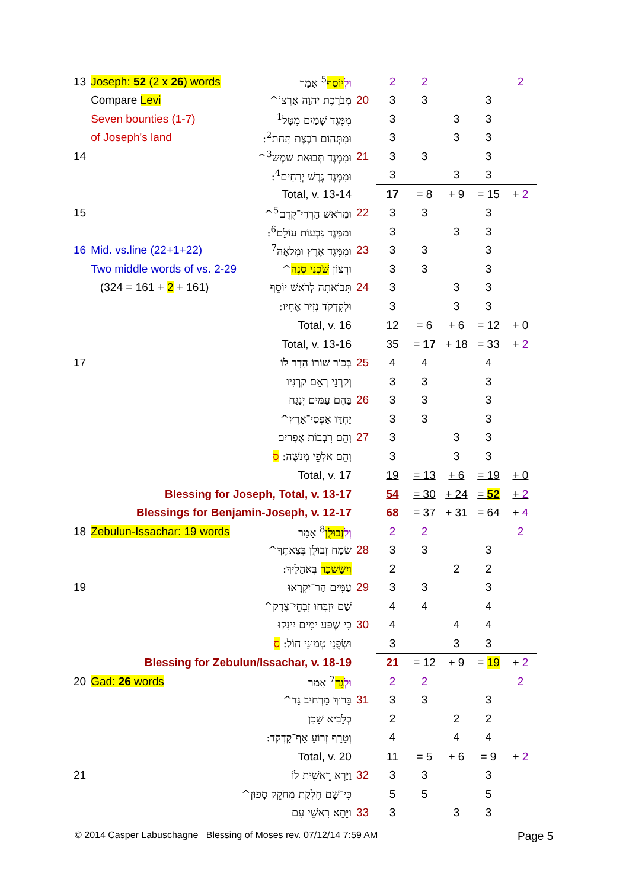| 13 | Joseph: 52 (2 x 26 ) words | וּלְ יוֹסֵף<sup>5</sup> אָמַר | | 2 | 2 | | | 2 |
| | Compare Levi | מְבֹרֶכֶת יְהוָה אַרְצוֹ^ | 20 | 3 | 3 | | 3 | |
| | Seven bounties (1-7) | מִמֶּגֶד שָׁמַיִם מִטָּל<sup>1</sup> | | 3 | | 3 | 3 | |
| | of Joseph's land | וּמִתְּהוֹם רֹבֶצֶת תָּחַת<sup>2</sup>: | | 3 | | 3 | 3 | |
| 14 | | וּמִמֶּגֶד תְּבוּאֹת שָׁמֶשׁ<sup>3</sup>^ | 21 | 3 | 3 | | 3 | |
| | | וּמִמֶּגֶד גֶּרֶשׁ יְרָחִים<sup>4</sup>: | | 3 | | 3 | 3 | |
| | | Total, v. 13-14 | | 17 | = 8 | + 9 | = 15 | + 2 |
| 15 | | וּמֵרֹאשׁ הַרְרֵי־קֶדֶם<sup>5</sup>^ | 22 | 3 | 3 | | 3 | |
| | | וּמִמֶּגֶד גִּבְעוֹת עוֹלָם<sup>6</sup>: | | 3 | | 3 | 3 | |
| 16 | Mid. vs.line (22+1+22) | וּמִמֶּגֶד אֶרֶץ וּמְלֹאָהּ<sup>7</sup> | 23 | 3 | 3 | | 3 | |
| | Two middle words of vs. 2-29 | וּרְצוֹן שֹׁכְנִי סְנֶה ^ | | 3 | 3 | | 3 | |
| | (324 = 161 + 2 + 161) | תָּבוֹאתָה לְרֹאשׁ יוֹסֵף | 24 | 3 | | 3 | 3 | |
| | | וּלְקָדְקֹד נְזִיר אֶחָיו: | | 3 | | 3 | 3 | |
| | | Total, v. 16 | | 12 | = 6 | + 6 | = 12 | + 0 |
| | | Total, v. 13-16 | | 35 | = 17 | + 18 | = 33 | + 2 |
| 17 | | בְּכוֹר שׁוֹרוֹ הָדָר לוֹ | 25 | 4 | 4 | | 4 | |
| | | וְקַרְנֵי רְאֵם קַרְנָיו | | 3 | 3 | | 3 | |
| | | בָּהֶם עַמִּים יְנַגַּח | 26 | 3 | 3 | | 3 | |
| | | יַחְדָּו אַפְסֵי־אָרֶץ^ | | 3 | 3 | | 3 | |
| | | וְהֵם רִבְבוֹת אֶפְרַיִם | 27 | 3 | | 3 | 3 | |
| | | וְהֵם אַלְפֵי מְנַשֶּׁה: ס | | 3 | | 3 | 3 | |
| | | Total, v. 17 | | 19 | = 13 | + 6 | = 19 | + 0 |
| | Blessing for Joseph, Total, v. 13-17 | | | 54 | = 30 | + 24 | = 52 | + 2 |
| | Blessings for Benjamin-Joseph, v. 12-17 | | | 68 | = 37 | + 31 | = 64 | + 4 |
| 18 | Zebulun-Issachar: 19 words | וְלִ זְבוּלֻן<sup>8</sup> אָמַר | | 2 | 2 | | | 2 |
| | | שְׂמַח זְבוּלֻן בְּצֵאתֶךָ^ | 28 | 3 | 3 | | 3 | |
| | | וְיִשָּׂשכָר בְּאֹהָלֶיךָ: | | 2 | | 2 | 2 | |
| 19 | | עַמִּים הַר־יִקְרָאוּ | 29 | 3 | 3 | | 3 | |
| | | שָׁם יִזְבְּחוּ זִבְחֵי־צֶדֶק^ | | 4 | 4 | | 4 | |
| | | כִּי שֶׁפַע יַמִּים יִינָקוּ | 30 | 4 | | 4 | 4 | |
| | | וּשְׂפֻנֵי טְמוּנֵי חוֹל: ס | | 3 | | 3 | 3 | |
| | Blessing for Zebulun/Issachar, v. 18-19 | | | 21 | = 12 | + 9 | = 19 | + 2 |
| 20 | Gad: 26 words | וּלְ גָד<sup>7</sup> אָמַר | | 2 | 2 | | | 2 |
| | | בָּרוּךְ מַרְחִיב גָּד^ | 31 | 3 | 3 | | 3 | |
| | | כְּלָבִיא שָׁכֵן | | 2 | | 2 | 2 | |
| | | וְטָרַף זְרוֹעַ אַף־קָדְקֹד: | | 4 | | 4 | 4 | |
| | | Total, v. 20 | | 11 | = 5 | + 6 | = 9 | + 2 |
| 21 | | וַיַּרְא רֵאשִׁית לוֹ | 32 | 3 | 3 | | 3 | |
| | | כִּי־שָׁם חֶלְקַת מְחֹקֵק סָפוּן^ | | 5 | 5 | | 5 | |
| | | וַיֵּתֵא רָאשֵׁי עָם | 33 | 3 | | 3 | 3 | |
© 2014 Casper Labuschagne Blessing of Moses rev. 07/12/14 7:59 AM
Page 5